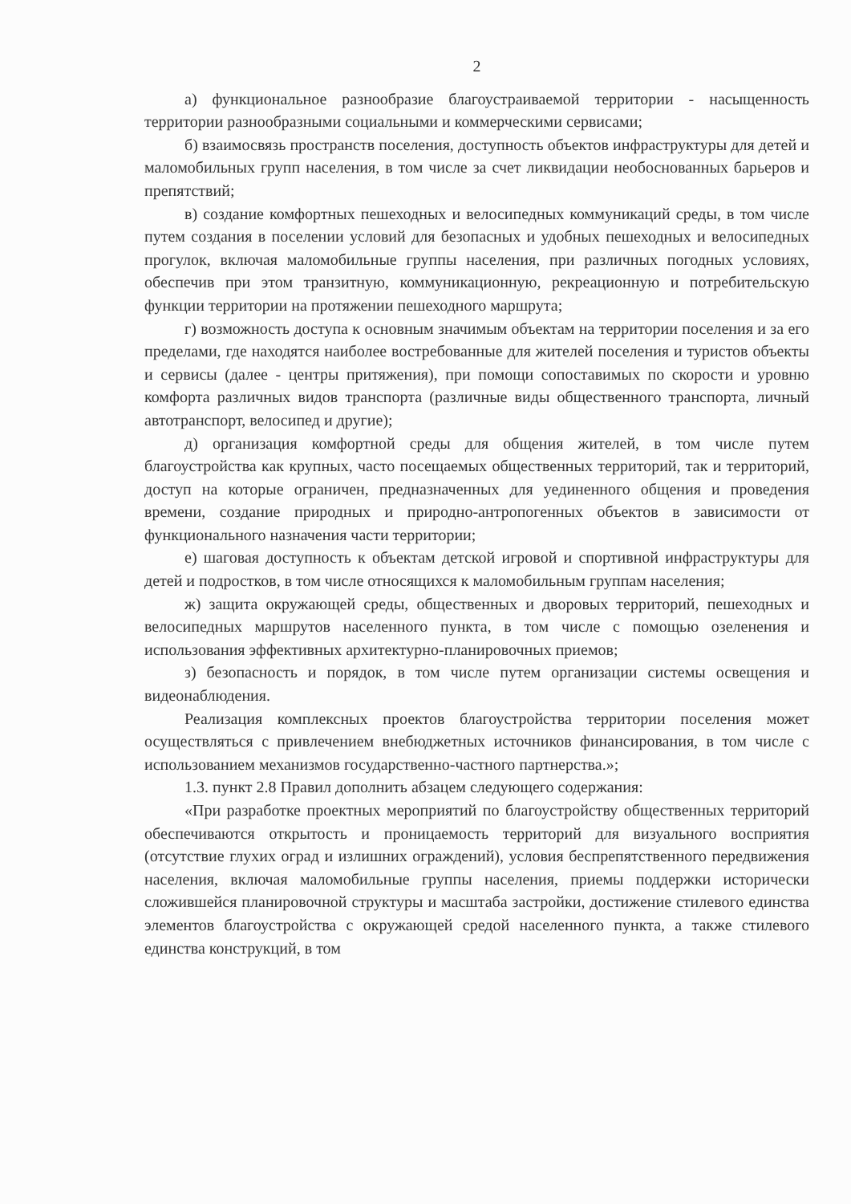2
а) функциональное разнообразие благоустраиваемой территории - насыщенность территории разнообразными социальными и коммерческими сервисами;
б) взаимосвязь пространств поселения, доступность объектов инфраструктуры для детей и маломобильных групп населения, в том числе за счет ликвидации необоснованных барьеров и препятствий;
в) создание комфортных пешеходных и велосипедных коммуникаций среды, в том числе путем создания в поселении условий для безопасных и удобных пешеходных и велосипедных прогулок, включая маломобильные группы населения, при различных погодных условиях, обеспечив при этом транзитную, коммуникационную, рекреационную и потребительскую функции территории на протяжении пешеходного маршрута;
г) возможность доступа к основным значимым объектам на территории поселения и за его пределами, где находятся наиболее востребованные для жителей поселения и туристов объекты и сервисы (далее - центры притяжения), при помощи сопоставимых по скорости и уровню комфорта различных видов транспорта (различные виды общественного транспорта, личный автотранспорт, велосипед и другие);
д) организация комфортной среды для общения жителей, в том числе путем благоустройства как крупных, часто посещаемых общественных территорий, так и территорий, доступ на которые ограничен, предназначенных для уединенного общения и проведения времени, создание природных и природно-антропогенных объектов в зависимости от функционального назначения части территории;
е) шаговая доступность к объектам детской игровой и спортивной инфраструктуры для детей и подростков, в том числе относящихся к маломобильным группам населения;
ж) защита окружающей среды, общественных и дворовых территорий, пешеходных и велосипедных маршрутов населенного пункта, в том числе с помощью озеленения и использования эффективных архитектурно-планировочных приемов;
з) безопасность и порядок, в том числе путем организации системы освещения и видеонаблюдения.
Реализация комплексных проектов благоустройства территории поселения может осуществляться с привлечением внебюджетных источников финансирования, в том числе с использованием механизмов государственно-частного партнерства.»;
1.3. пункт 2.8 Правил дополнить абзацем следующего содержания:
«При разработке проектных мероприятий по благоустройству общественных территорий обеспечиваются открытость и проницаемость территорий для визуального восприятия (отсутствие глухих оград и излишних ограждений), условия беспрепятственного передвижения населения, включая маломобильные группы населения, приемы поддержки исторически сложившейся планировочной структуры и масштаба застройки, достижение стилевого единства элементов благоустройства с окружающей средой населенного пункта, а также стилевого единства конструкций, в том